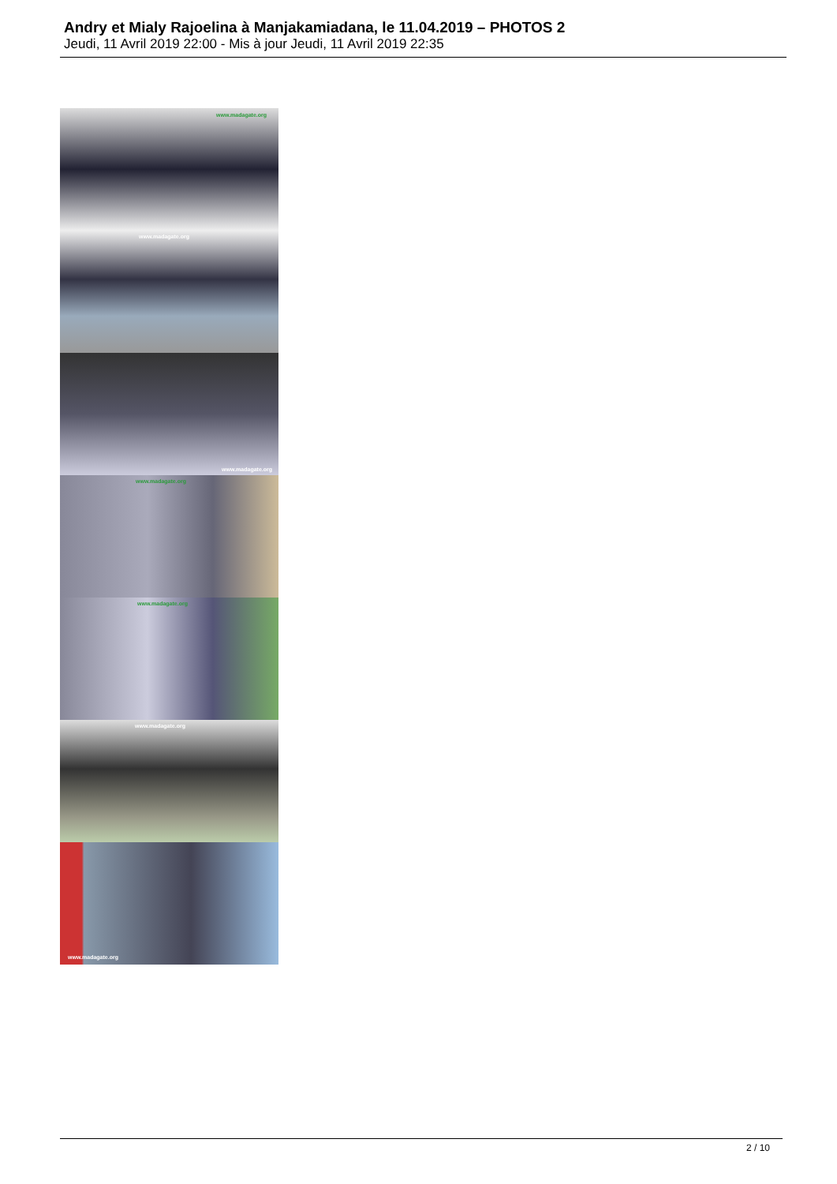Andry et Mialy Rajoelina à Manjakamiadana, le 11.04.2019 – PHOTOS 2
Jeudi, 11 Avril 2019 22:00 - Mis à jour Jeudi, 11 Avril 2019 22:35
www.madagate.org
www.madagate.org
www.madagate.org
www.madagate.org
www.madagate.org
www.madagate.org
www.madagate.org
2 / 10